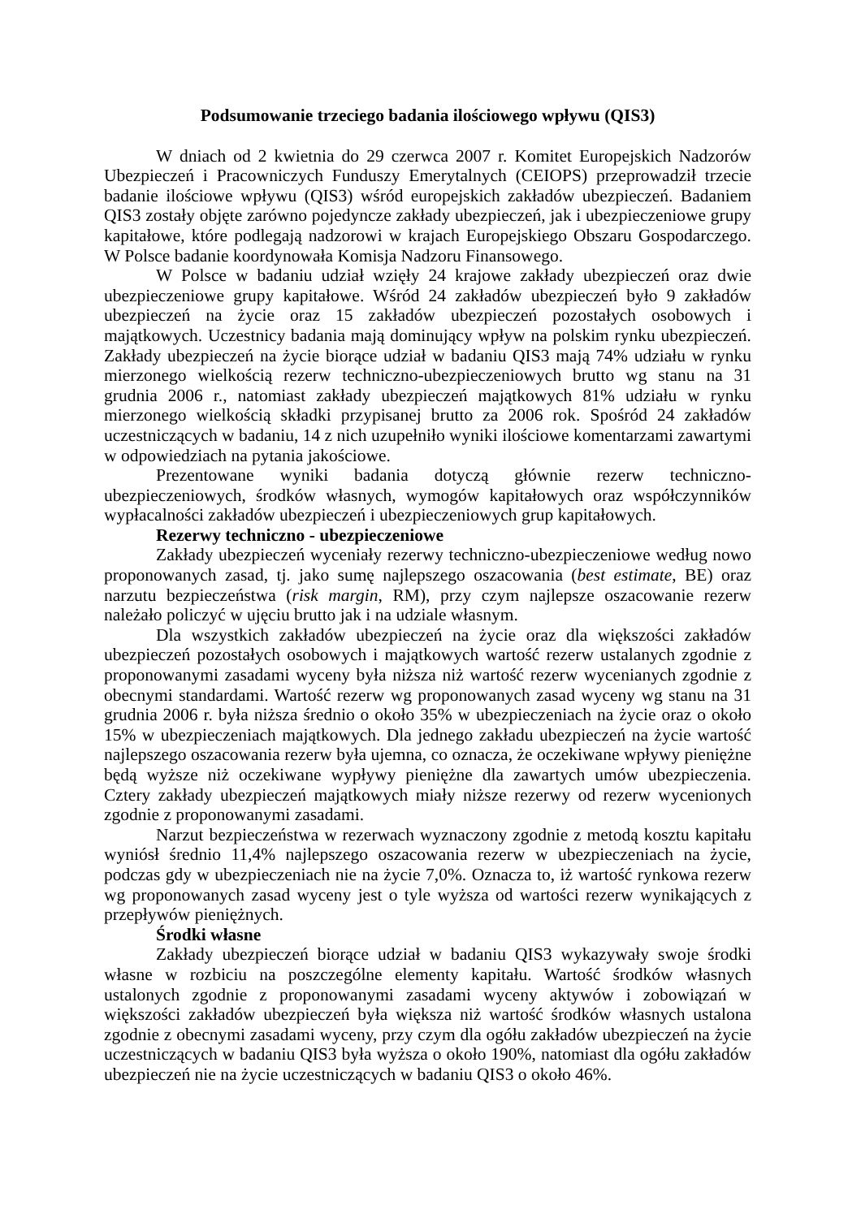Podsumowanie trzeciego badania ilościowego wpływu (QIS3)
W dniach od 2 kwietnia do 29 czerwca 2007 r. Komitet Europejskich Nadzorów Ubezpieczeń i Pracowniczych Funduszy Emerytalnych (CEIOPS) przeprowadził trzecie badanie ilościowe wpływu (QIS3) wśród europejskich zakładów ubezpieczeń. Badaniem QIS3 zostały objęte zarówno pojedyncze zakłady ubezpieczeń, jak i ubezpieczeniowe grupy kapitałowe, które podlegają nadzorowi w krajach Europejskiego Obszaru Gospodarczego. W Polsce badanie koordynowała Komisja Nadzoru Finansowego.
W Polsce w badaniu udział wzięły 24 krajowe zakłady ubezpieczeń oraz dwie ubezpieczeniowe grupy kapitałowe. Wśród 24 zakładów ubezpieczeń było 9 zakładów ubezpieczeń na życie oraz 15 zakładów ubezpieczeń pozostałych osobowych i majątkowych. Uczestnicy badania mają dominujący wpływ na polskim rynku ubezpieczeń. Zakłady ubezpieczeń na życie biorące udział w badaniu QIS3 mają 74% udziału w rynku mierzonego wielkością rezerw techniczno-ubezpieczeniowych brutto wg stanu na 31 grudnia 2006 r., natomiast zakłady ubezpieczeń majątkowych 81% udziału w rynku mierzonego wielkością składki przypisanej brutto za 2006 rok. Spośród 24 zakładów uczestniczących w badaniu, 14 z nich uzupełniło wyniki ilościowe komentarzami zawartymi w odpowiedziach na pytania jakościowe.
Prezentowane wyniki badania dotyczą głównie rezerw techniczno-ubezpieczeniowych, środków własnych, wymogów kapitałowych oraz współczynników wypłacalności zakładów ubezpieczeń i ubezpieczeniowych grup kapitałowych.
Rezerwy techniczno - ubezpieczeniowe
Zakłady ubezpieczeń wyceniały rezerwy techniczno-ubezpieczeniowe według nowo proponowanych zasad, tj. jako sumę najlepszego oszacowania (best estimate, BE) oraz narzutu bezpieczeństwa (risk margin, RM), przy czym najlepsze oszacowanie rezerw należało policzyć w ujęciu brutto jak i na udziale własnym.
Dla wszystkich zakładów ubezpieczeń na życie oraz dla większości zakładów ubezpieczeń pozostałych osobowych i majątkowych wartość rezerw ustalanych zgodnie z proponowanymi zasadami wyceny była niższa niż wartość rezerw wycenianych zgodnie z obecnymi standardami. Wartość rezerw wg proponowanych zasad wyceny wg stanu na 31 grudnia 2006 r. była niższa średnio o około 35% w ubezpieczeniach na życie oraz o około 15% w ubezpieczeniach majątkowych. Dla jednego zakładu ubezpieczeń na życie wartość najlepszego oszacowania rezerw była ujemna, co oznacza, że oczekiwane wpływy pieniężne będą wyższe niż oczekiwane wypływy pieniężne dla zawartych umów ubezpieczenia. Cztery zakłady ubezpieczeń majątkowych miały niższe rezerwy od rezerw wycenionych zgodnie z proponowanymi zasadami.
Narzut bezpieczeństwa w rezerwach wyznaczony zgodnie z metodą kosztu kapitału wyniósł średnio 11,4% najlepszego oszacowania rezerw w ubezpieczeniach na życie, podczas gdy w ubezpieczeniach nie na życie 7,0%. Oznacza to, iż wartość rynkowa rezerw wg proponowanych zasad wyceny jest o tyle wyższa od wartości rezerw wynikających z przepływów pieniężnych.
Środki własne
Zakłady ubezpieczeń biorące udział w badaniu QIS3 wykazywały swoje środki własne w rozbiciu na poszczególne elementy kapitału. Wartość środków własnych ustalonych zgodnie z proponowanymi zasadami wyceny aktywów i zobowiązań w większości zakładów ubezpieczeń była większa niż wartość środków własnych ustalona zgodnie z obecnymi zasadami wyceny, przy czym dla ogółu zakładów ubezpieczeń na życie uczestniczących w badaniu QIS3 była wyższa o około 190%, natomiast dla ogółu zakładów ubezpieczeń nie na życie uczestniczących w badaniu QIS3 o około 46%.